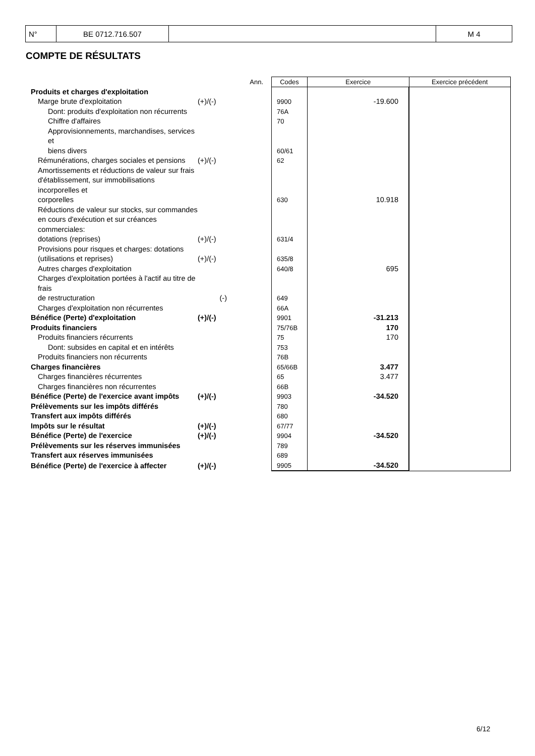| N° | BE 0712.716.507 | | M 4 |
COMPTE DE RÉSULTATS
| | | Ann. | Codes | Exercice | Exercice précédent |
| Produits et charges d'exploitation | | | | | |
| Marge brute d'exploitation | (+)/(-) | | 9900 | -19.600 | |
| Dont: produits d'exploitation non récurrents | | | 76A | | |
| Chiffre d'affaires | | | 70 | | |
| Approvisionnements, marchandises, services et biens divers | | | 60/61 | | |
| Rémunérations, charges sociales et pensions | (+)/(-) | | 62 | | |
| Amortissements et réductions de valeur sur frais d'établissement, sur immobilisations incorporelles et corporelles | | | 630 | 10.918 | |
| Réductions de valeur sur stocks, sur commandes en cours d'exécution et sur créances commerciales: dotations (reprises) | (+)/(-) | | 631/4 | | |
| Provisions pour risques et charges: dotations (utilisations et reprises) | (+)/(-) | | 635/8 | | |
| Autres charges d'exploitation | | | 640/8 | 695 | |
| Charges d'exploitation portées à l'actif au titre de frais de restructuration | (-) | | 649 | | |
| Charges d'exploitation non récurrentes | | | 66A | | |
| Bénéfice (Perte) d'exploitation | (+)/(-) | | 9901 | -31.213 | |
| Produits financiers | | | 75/76B | 170 | |
| Produits financiers récurrents | | | 75 | 170 | |
| Dont: subsides en capital et en intérêts | | | 753 | | |
| Produits financiers non récurrents | | | 76B | | |
| Charges financières | | | 65/66B | 3.477 | |
| Charges financières récurrentes | | | 65 | 3.477 | |
| Charges financières non récurrentes | | | 66B | | |
| Bénéfice (Perte) de l'exercice avant impôts | (+)/(-) | | 9903 | -34.520 | |
| Prélèvements sur les impôts différés | | | 780 | | |
| Transfert aux impôts différés | | | 680 | | |
| Impôts sur le résultat | (+)/(-) | | 67/77 | | |
| Bénéfice (Perte) de l'exercice | (+)/(-) | | 9904 | -34.520 | |
| Prélèvements sur les réserves immunisées | | | 789 | | |
| Transfert aux réserves immunisées | | | 689 | | |
| Bénéfice (Perte) de l'exercice à affecter | (+)/(-) | | 9905 | -34.520 | |
6/12